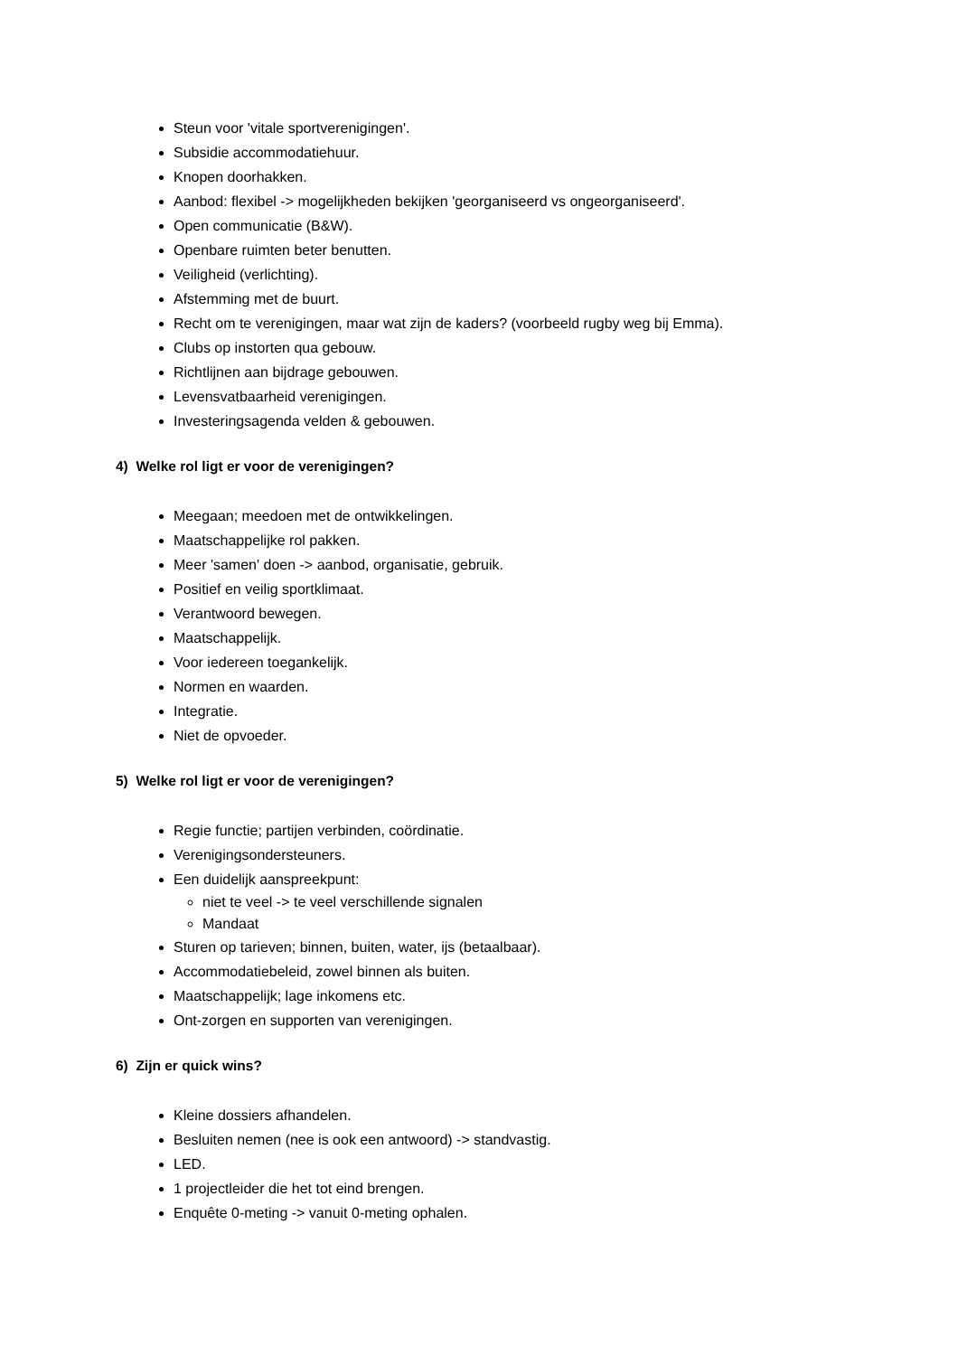Steun voor 'vitale sportverenigingen'.
Subsidie accommodatiehuur.
Knopen doorhakken.
Aanbod: flexibel -> mogelijkheden bekijken 'georganiseerd vs ongeorganiseerd'.
Open communicatie (B&W).
Openbare ruimten beter benutten.
Veiligheid (verlichting).
Afstemming met de buurt.
Recht om te verenigingen, maar wat zijn de kaders? (voorbeeld rugby weg bij Emma).
Clubs op instorten qua gebouw.
Richtlijnen aan bijdrage gebouwen.
Levensvatbaarheid verenigingen.
Investeringsagenda velden & gebouwen.
4) Welke rol ligt er voor de verenigingen?
Meegaan; meedoen met de ontwikkelingen.
Maatschappelijke rol pakken.
Meer 'samen' doen -> aanbod, organisatie, gebruik.
Positief en veilig sportklimaat.
Verantwoord bewegen.
Maatschappelijk.
Voor iedereen toegankelijk.
Normen en waarden.
Integratie.
Niet de opvoeder.
5) Welke rol ligt er voor de verenigingen?
Regie functie; partijen verbinden, coördinatie.
Verenigingsondersteuners.
Een duidelijk aanspreekpunt:
niet te veel -> te veel verschillende signalen
Mandaat
Sturen op tarieven; binnen, buiten, water, ijs (betaalbaar).
Accommodatiebeleid, zowel binnen als buiten.
Maatschappelijk; lage inkomens etc.
Ont-zorgen en supporten van verenigingen.
6) Zijn er quick wins?
Kleine dossiers afhandelen.
Besluiten nemen (nee is ook een antwoord) -> standvastig.
LED.
1 projectleider die het tot eind brengen.
Enquête 0-meting -> vanuit 0-meting ophalen.